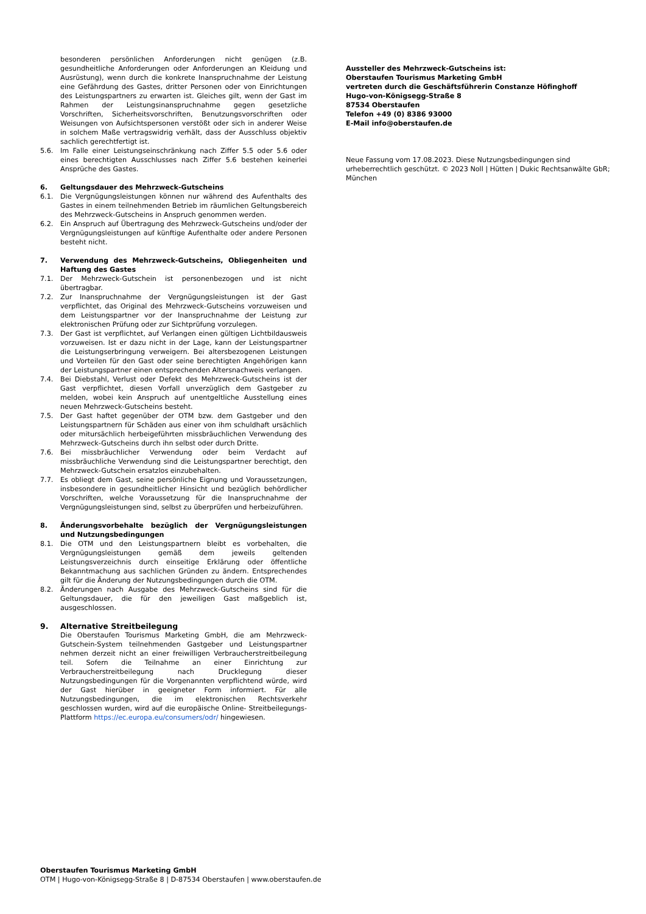besonderen persönlichen Anforderungen nicht genügen (z.B. gesundheitliche Anforderungen oder Anforderungen an Kleidung und Ausrüstung), wenn durch die konkrete Inanspruchnahme der Leistung eine Gefährdung des Gastes, dritter Personen oder von Einrichtungen des Leistungspartners zu erwarten ist. Gleiches gilt, wenn der Gast im Rahmen der Leistungsinanspruchnahme gegen gesetzliche Vorschriften, Sicherheitsvorschriften, Benutzungsvorschriften oder Weisungen von Aufsichtspersonen verstößt oder sich in anderer Weise in solchem Maße vertragswidrig verhält, dass der Ausschluss objektiv sachlich gerechtfertigt ist.
5.6. Im Falle einer Leistungseinschränkung nach Ziffer 5.5 oder 5.6 oder eines berechtigten Ausschlusses nach Ziffer 5.6 bestehen keinerlei Ansprüche des Gastes.
6. Geltungsdauer des Mehrzweck-Gutscheins
6.1. Die Vergnügungsleistungen können nur während des Aufenthalts des Gastes in einem teilnehmenden Betrieb im räumlichen Geltungsbereich des Mehrzweck-Gutscheins in Anspruch genommen werden.
6.2. Ein Anspruch auf Übertragung des Mehrzweck-Gutscheins und/oder der Vergnügungsleistungen auf künftige Aufenthalte oder andere Personen besteht nicht.
7. Verwendung des Mehrzweck-Gutscheins, Obliegenheiten und Haftung des Gastes
7.1. Der Mehrzweck-Gutschein ist personenbezogen und ist nicht übertragbar.
7.2. Zur Inanspruchnahme der Vergnügungsleistungen ist der Gast verpflichtet, das Original des Mehrzweck-Gutscheins vorzuweisen und dem Leistungspartner vor der Inanspruchnahme der Leistung zur elektronischen Prüfung oder zur Sichtprüfung vorzulegen.
7.3. Der Gast ist verpflichtet, auf Verlangen einen gültigen Lichtbildausweis vorzuweisen. Ist er dazu nicht in der Lage, kann der Leistungspartner die Leistungserbringung verweigern. Bei altersbezogenen Leistungen und Vorteilen für den Gast oder seine berechtigten Angehörigen kann der Leistungspartner einen entsprechenden Altersnachweis verlangen.
7.4. Bei Diebstahl, Verlust oder Defekt des Mehrzweck-Gutscheins ist der Gast verpflichtet, diesen Vorfall unverzüglich dem Gastgeber zu melden, wobei kein Anspruch auf unentgeltliche Ausstellung eines neuen Mehrzweck-Gutscheins besteht.
7.5. Der Gast haftet gegenüber der OTM bzw. dem Gastgeber und den Leistungspartnern für Schäden aus einer von ihm schuldhaft ursächlich oder mitursächlich herbeigeführten missbräuchlichen Verwendung des Mehrzweck-Gutscheins durch ihn selbst oder durch Dritte.
7.6. Bei missbräuchlicher Verwendung oder beim Verdacht auf missbräuchliche Verwendung sind die Leistungspartner berechtigt, den Mehrzweck-Gutschein ersatzlos einzubehalten.
7.7. Es obliegt dem Gast, seine persönliche Eignung und Voraussetzungen, insbesondere in gesundheitlicher Hinsicht und bezüglich behördlicher Vorschriften, welche Voraussetzung für die Inanspruchnahme der Vergnügungsleistungen sind, selbst zu überprüfen und herbeizuführen.
8. Änderungsvorbehalte bezüglich der Vergnügungsleistungen und Nutzungsbedingungen
8.1. Die OTM und den Leistungspartnern bleibt es vorbehalten, die Vergnügungsleistungen gemäß dem jeweils geltenden Leistungsverzeichnis durch einseitige Erklärung oder öffentliche Bekanntmachung aus sachlichen Gründen zu ändern. Entsprechendes gilt für die Änderung der Nutzungsbedingungen durch die OTM.
8.2. Änderungen nach Ausgabe des Mehrzweck-Gutscheins sind für die Geltungsdauer, die für den jeweiligen Gast maßgeblich ist, ausgeschlossen.
9. Alternative Streitbeilegung
Die Oberstaufen Tourismus Marketing GmbH, die am Mehrzweck-Gutschein-System teilnehmenden Gastgeber und Leistungspartner nehmen derzeit nicht an einer freiwilligen Verbraucherstreitbeilegung teil. Sofern die Teilnahme an einer Einrichtung zur Verbraucherstreitbeilegung nach Drucklegung dieser Nutzungsbedingungen für die Vorgenannten verpflichtend würde, wird der Gast hierüber in geeigneter Form informiert. Für alle Nutzungsbedingungen, die im elektronischen Rechtsverkehr geschlossen wurden, wird auf die europäische Online- Streitbeilegungs-Plattform https://ec.europa.eu/consumers/odr/ hingewiesen.
Aussteller des Mehrzweck-Gutscheins ist:
Oberstaufen Tourismus Marketing GmbH
vertreten durch die Geschäftsführerin Constanze Höfinghoff
Hugo-von-Königsegg-Straße 8
87534 Oberstaufen
Telefon +49 (0) 8386 93000
E-Mail info@oberstaufen.de
Neue Fassung vom 17.08.2023. Diese Nutzungsbedingungen sind urheberrechtlich geschützt. © 2023 Noll | Hütten | Dukic Rechtsanwälte GbR; München
Oberstaufen Tourismus Marketing GmbH
OTM | Hugo-von-Königsegg-Straße 8 | D-87534 Oberstaufen | www.oberstaufen.de